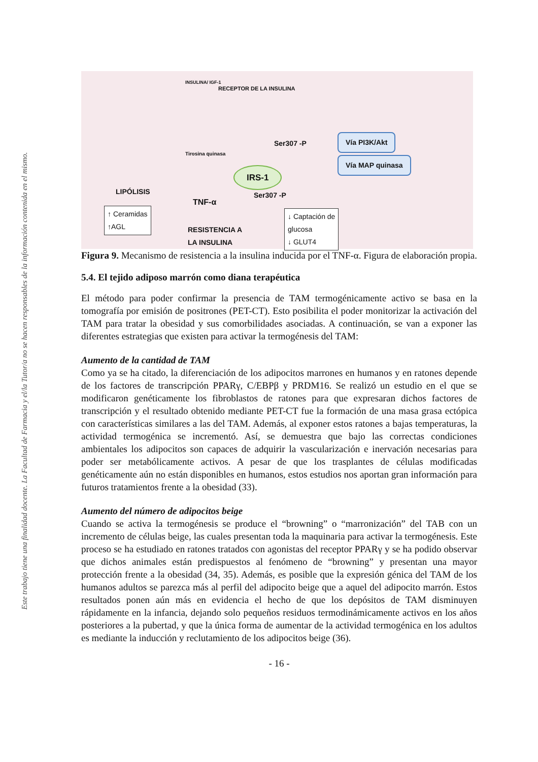Este trabajo tiene una finalidad docente. La Facultad de Farmacia y el/la Tutor/a no se hacen responsables de la información contenida en el mismo.
INSULINA/ IGF-1
RECEPTOR DE LA INSULINA
Tirosina quinasa
IRS-1
Ser307 -P
Ser307 -P
TNF-α
LIPÓLISIS
↑ Ceramidas
↑AGL
RESISTENCIA A
LA INSULINA
↓ Captación de
glucosa
↓ GLUT4
Vía PI3K/Akt
Vía MAP quinasa
Figura 9. Mecanismo de resistencia a la insulina inducida por el TNF-α. Figura de elaboración propia.
5.4. El tejido adiposo marrón como diana terapéutica
El método para poder confirmar la presencia de TAM termogénicamente activo se basa en la tomografía por emisión de positrones (PET-CT). Esto posibilita el poder monitorizar la activación del TAM para tratar la obesidad y sus comorbilidades asociadas. A continuación, se van a exponer las diferentes estrategias que existen para activar la termogénesis del TAM:
Aumento de la cantidad de TAM
Como ya se ha citado, la diferenciación de los adipocitos marrones en humanos y en ratones depende de los factores de transcripción PPARγ, C/EBPβ y PRDM16. Se realizó un estudio en el que se modificaron genéticamente los fibroblastos de ratones para que expresaran dichos factores de transcripción y el resultado obtenido mediante PET-CT fue la formación de una masa grasa ectópica con características similares a las del TAM. Además, al exponer estos ratones a bajas temperaturas, la actividad termogénica se incrementó. Así, se demuestra que bajo las correctas condiciones ambientales los adipocitos son capaces de adquirir la vascularización e inervación necesarias para poder ser metabólicamente activos. A pesar de que los trasplantes de células modificadas genéticamente aún no están disponibles en humanos, estos estudios nos aportan gran información para futuros tratamientos frente a la obesidad (33).
Aumento del número de adipocitos beige
Cuando se activa la termogénesis se produce el “browning” o “marronización” del TAB con un incremento de células beige, las cuales presentan toda la maquinaria para activar la termogénesis. Este proceso se ha estudiado en ratones tratados con agonistas del receptor PPARγ y se ha podido observar que dichos animales están predispuestos al fenómeno de “browning” y presentan una mayor protección frente a la obesidad (34, 35). Además, es posible que la expresión génica del TAM de los humanos adultos se parezca más al perfil del adipocito beige que a aquel del adipocito marrón. Estos resultados ponen aún más en evidencia el hecho de que los depósitos de TAM disminuyen rápidamente en la infancia, dejando solo pequeños residuos termodinámicamente activos en los años posteriores a la pubertad, y que la única forma de aumentar de la actividad termogénica en los adultos es mediante la inducción y reclutamiento de los adipocitos beige (36).
- 16 -